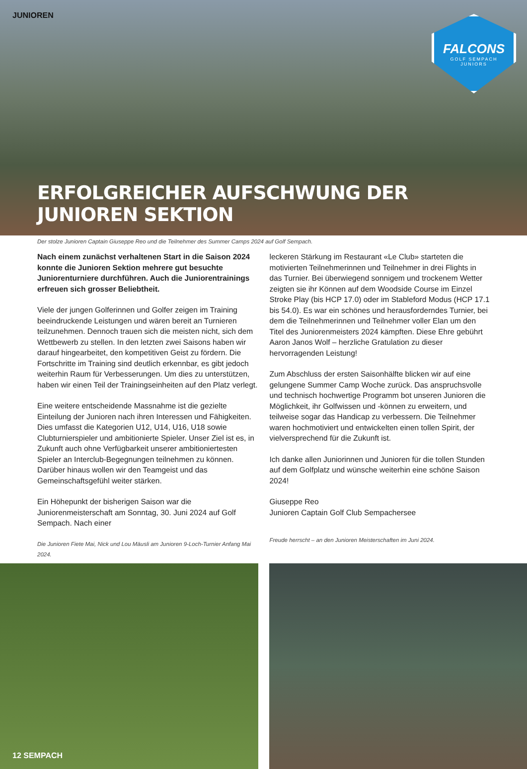JUNIOREN
FALCONS
GOLF SEMPACH
JUNIORS
ERFOLGREICHER AUFSCHWUNG DER JUNIOREN SEKTION
Der stolze Junioren Captain Giuseppe Reo und die Teilnehmer des Summer Camps 2024 auf Golf Sempach.
Nach einem zunächst verhaltenen Start in die Saison 2024 konnte die Junioren Sektion mehrere gut besuchte Juniorenturniere durchführen. Auch die Juniorentrainings erfreuen sich grosser Beliebtheit.
Viele der jungen Golferinnen und Golfer zeigen im Training beeindruckende Leistungen und wären bereit an Turnieren teilzunehmen. Dennoch trauen sich die meisten nicht, sich dem Wettbewerb zu stellen. In den letzten zwei Saisons haben wir darauf hingearbeitet, den kompetitiven Geist zu fördern. Die Fortschritte im Training sind deutlich erkennbar, es gibt jedoch weiterhin Raum für Verbesserungen. Um dies zu unterstützen, haben wir einen Teil der Trainingseinheiten auf den Platz verlegt.
Eine weitere entscheidende Massnahme ist die gezielte Einteilung der Junioren nach ihren Interessen und Fähigkeiten. Dies umfasst die Kategorien U12, U14, U16, U18 sowie Clubturnierspieler und ambitionierte Spieler. Unser Ziel ist es, in Zukunft auch ohne Verfügbarkeit unserer ambitioniertesten Spieler an Interclub-Begegnungen teilnehmen zu können. Darüber hinaus wollen wir den Teamgeist und das Gemeinschaftsgefühl weiter stärken.
Ein Höhepunkt der bisherigen Saison war die Juniorenmeisterschaft am Sonntag, 30. Juni 2024 auf Golf Sempach. Nach einer
Die Junioren Fiete Mai, Nick und Lou Mäusli am Junioren 9-Loch-Turnier Anfang Mai 2024.
leckeren Stärkung im Restaurant «Le Club» starteten die motivierten Teilnehmerinnen und Teilnehmer in drei Flights in das Turnier. Bei überwiegend sonnigem und trockenem Wetter zeigten sie ihr Können auf dem Woodside Course im Einzel Stroke Play (bis HCP 17.0) oder im Stableford Modus (HCP 17.1 bis 54.0). Es war ein schönes und herausforderndes Turnier, bei dem die Teilnehmerinnen und Teilnehmer voller Elan um den Titel des Juniorenmeisters 2024 kämpften. Diese Ehre gebührt Aaron Janos Wolf – herzliche Gratulation zu dieser hervorragenden Leistung!
Zum Abschluss der ersten Saisonhälfte blicken wir auf eine gelungene Summer Camp Woche zurück. Das anspruchsvolle und technisch hochwertige Programm bot unseren Junioren die Möglichkeit, ihr Golfwissen und -können zu erweitern, und teilweise sogar das Handicap zu verbessern. Die Teilnehmer waren hochmotiviert und entwickelten einen tollen Spirit, der vielversprechend für die Zukunft ist.
Ich danke allen Juniorinnen und Junioren für die tollen Stunden auf dem Golfplatz und wünsche weiterhin eine schöne Saison 2024!
Giuseppe Reo
Junioren Captain Golf Club Sempachersee
Freude herrscht – an den Junioren Meisterschaften im Juni 2024.
12 SEMPACH